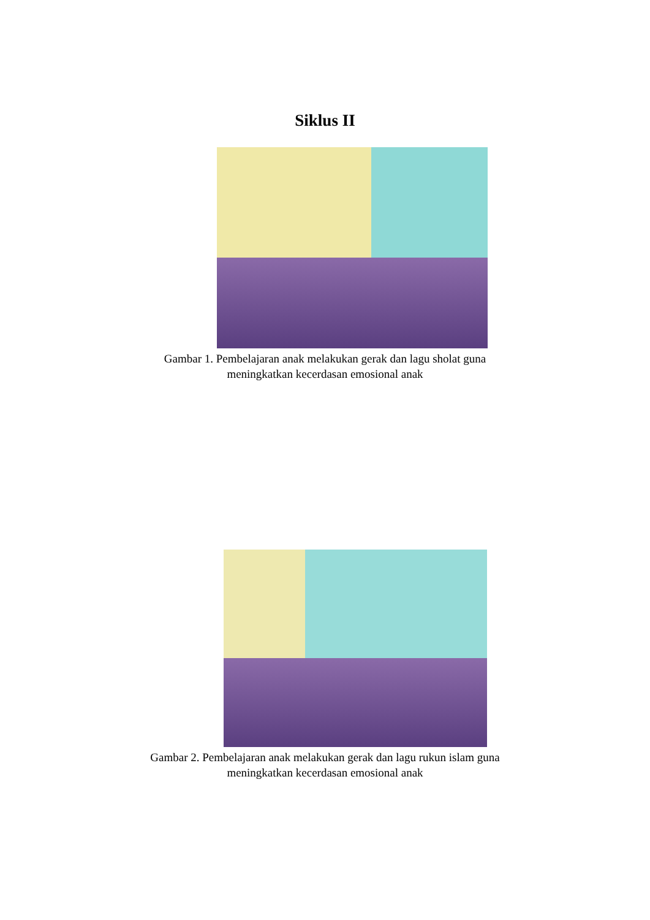Siklus II
Gambar 1. Pembelajaran anak melakukan gerak dan lagu sholat guna
meningkatkan kecerdasan emosional anak
Gambar 2. Pembelajaran anak melakukan gerak dan lagu rukun islam guna
meningkatkan kecerdasan emosional anak